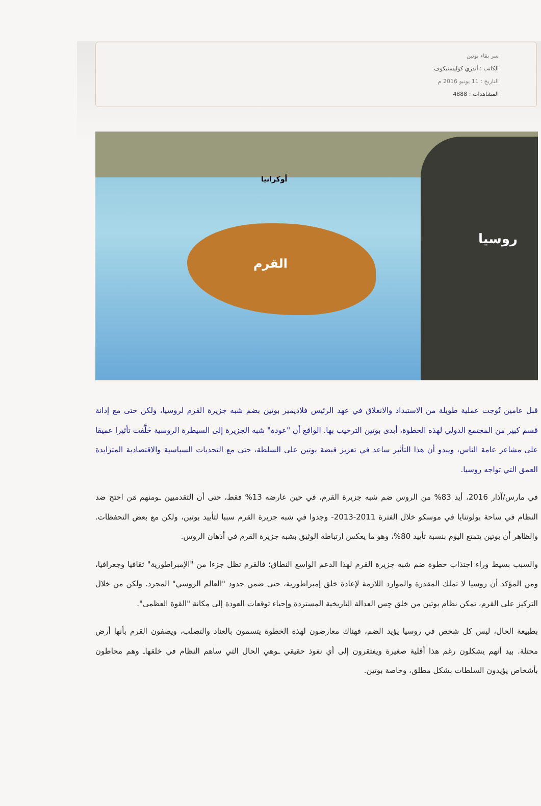سر بقاء بوتين
الكاتب : أندري كوليسنيكوف
التاريخ : 11 يونيو 2016 م
المشاهدات : 4888
أوكرانيا
القرم
روسيا
قبل عامين تُوجت عملية طويلة من الاستبداد والانغلاق في عهد الرئيس فلاديمير بوتين بضم شبه جزيرة القرم لروسيا، ولكن حتى مع إدانة قسم كبير من المجتمع الدولي لهذه الخطوة، أبدى بوتين الترحيب بها. الواقع أن "عودة" شبه الجزيرة إلى السيطرة الروسية خَلَّفت تأثيرا عميقا على مشاعر عامة الناس، ويبدو أن هذا التأثير ساعد في تعزيز قبضة بوتين على السلطة، حتى مع التحديات السياسية والاقتصادية المتزايدة العمق التي تواجه روسيا.
في مارس/آذار 2016، أيد 83% من الروس ضم شبه جزيرة القرم، في حين عارضه 13% فقط، حتى أن التقدميين ـومنهم مَن احتج ضد النظام في ساحة بولوتنايا في موسكو خلال الفترة 2011-2013- وجدوا في شبه جزيرة القرم سببا لتأييد بوتين، ولكن مع بعض التحفظات. والظاهر أن بوتين يتمتع اليوم بنسبة تأييد 80%، وهو ما يعكس ارتباطه الوثيق بشبه جزيرة القرم في أذهان الروس.
والسبب بسيط وراء اجتذاب خطوة ضم شبه جزيرة القرم لهذا الدعم الواسع النطاق؛ فالقرم تظل جزءا من "الإمبراطورية" ثقافيا وجغرافيا، ومن المؤكد أن روسيا لا تملك المقدرة والموارد اللازمة لإعادة خلق إمبراطورية، حتى ضمن حدود "العالم الروسي" المجرد. ولكن من خلال التركيز على القرم، تمكن نظام بوتين من خلق حِس العدالة التاريخية المستردة وإحياء توقعات العودة إلى مكانة "القوة العظمى".
بطبيعة الحال، ليس كل شخص في روسيا يؤيد الضم، فهناك معارضون لهذه الخطوة يتسمون بالعناد والتصلب، ويصفون القرم بأنها أرض محتلة. بيد أنهم يشكلون رغم هذا أقلية صغيرة ويفتقرون إلى أي نفوذ حقيقي ـوهي الحال التي ساهم النظام في خلقهاـ وهم محاطون بأشخاص يؤيدون السلطات بشكل مطلق، وخاصة بوتين.